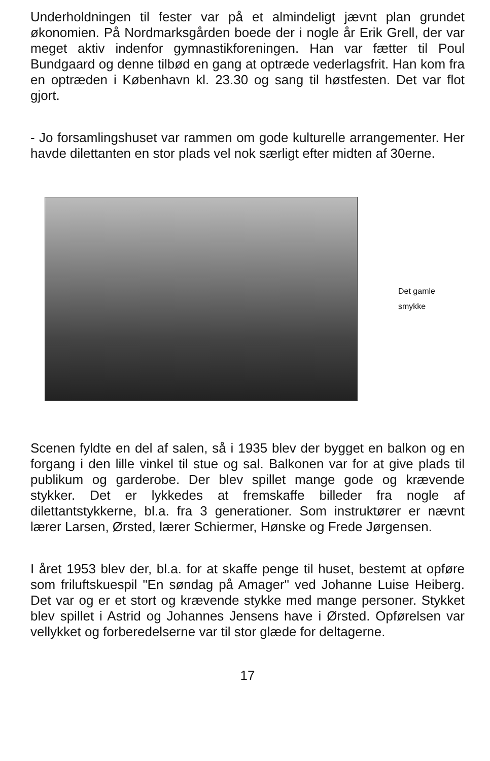Underholdningen til fester var på et almindeligt jævnt plan grundet økonomien. På Nordmarksgården boede der i nogle år Erik Grell, der var meget aktiv indenfor gymnastikforeningen. Han var fætter til Poul Bundgaard og denne tilbød en gang at optræde vederlagsfrit. Han kom fra en optræden i København kl. 23.30 og sang til høstfesten. Det var flot gjort.
- Jo forsamlingshuset var rammen om gode kulturelle arrangementer. Her havde dilettanten en stor plads vel nok særligt efter midten af 30erne.
Det gamle
smykke
Scenen fyldte en del af salen, så i 1935 blev der bygget en balkon og en forgang i den lille vinkel til stue og sal. Balkonen var for at give plads til publikum og garderobe. Der blev spillet mange gode og krævende stykker. Det er lykkedes at fremskaffe billeder fra nogle af dilettantstykkerne, bl.a. fra 3 generationer. Som instruktører er nævnt lærer Larsen, Ørsted, lærer Schiermer, Hønske og Frede Jørgensen.
I året 1953 blev der, bl.a. for at skaffe penge til huset, bestemt at opføre som friluftskuespil "En søndag på Amager" ved Johanne Luise Heiberg. Det var og er et stort og krævende stykke med mange personer. Stykket blev spillet i Astrid og Johannes Jensens have i Ørsted. Opførelsen var vellykket og forberedelserne var til stor glæde for deltagerne.
17